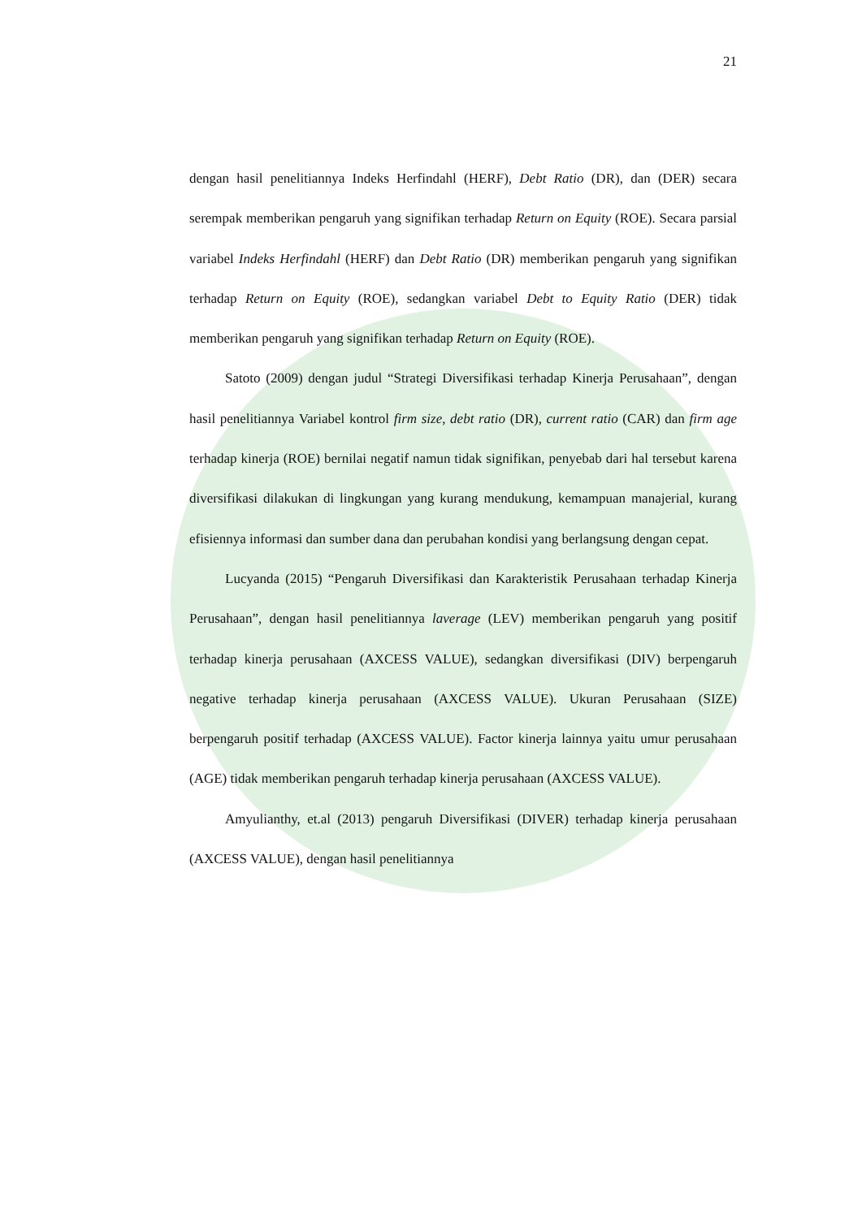21
dengan hasil penelitiannya Indeks Herfindahl (HERF), Debt Ratio (DR), dan (DER) secara serempak memberikan pengaruh yang signifikan terhadap Return on Equity (ROE). Secara parsial variabel Indeks Herfindahl (HERF) dan Debt Ratio (DR) memberikan pengaruh yang signifikan terhadap Return on Equity (ROE), sedangkan variabel Debt to Equity Ratio (DER) tidak memberikan pengaruh yang signifikan terhadap Return on Equity (ROE).
Satoto (2009) dengan judul “Strategi Diversifikasi terhadap Kinerja Perusahaan”, dengan hasil penelitiannya Variabel kontrol firm size, debt ratio (DR), current ratio (CAR) dan firm age terhadap kinerja (ROE) bernilai negatif namun tidak signifikan, penyebab dari hal tersebut karena diversifikasi dilakukan di lingkungan yang kurang mendukung, kemampuan manajerial, kurang efisiennya informasi dan sumber dana dan perubahan kondisi yang berlangsung dengan cepat.
Lucyanda (2015) “Pengaruh Diversifikasi dan Karakteristik Perusahaan terhadap Kinerja Perusahaan”, dengan hasil penelitiannya laverage (LEV) memberikan pengaruh yang positif terhadap kinerja perusahaan (AXCESS VALUE), sedangkan diversifikasi (DIV) berpengaruh negative terhadap kinerja perusahaan (AXCESS VALUE). Ukuran Perusahaan (SIZE) berpengaruh positif terhadap (AXCESS VALUE). Factor kinerja lainnya yaitu umur perusahaan (AGE) tidak memberikan pengaruh terhadap kinerja perusahaan (AXCESS VALUE).
Amyulianthy, et.al (2013) pengaruh Diversifikasi (DIVER) terhadap kinerja perusahaan (AXCESS VALUE), dengan hasil penelitiannya